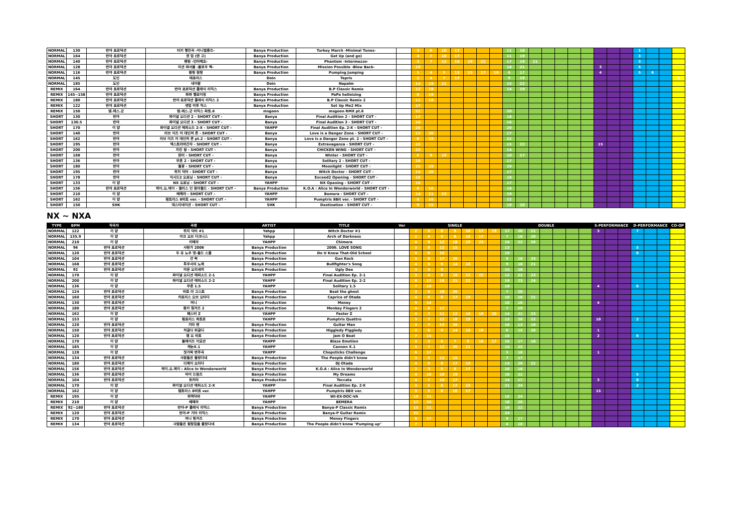| NORMAL | 130 | 반야 프로덕션 | 터키 행진곡 -미니멀튠즈- | Banya Production | Turkey March -Minimal Tunes- | | 3 | 6 | 10 | 17 | | | | 11 | 18 | | | | | | | | | 1 | | | |
| NORMAL | 164 | 반야 프로덕션 | 겟 업 (앤 고) | Banya Production | Get Up (and go) | | 4 | 7 | 10 | 17 | | | | 11 | 19 | | | | | | | | | 3 | | | |
| NORMAL | 140 | 반야 프로덕션 | 팬텀 -인터메조- | Banya Production | Phantom -Intermezzo- | | 3 | 7 | 12 | 15 | 19 | 22 | | 17 | 19 | 21 | | | | | | | | 3 | | | |
| NORMAL | 128 | 반야 프로덕션 | 미션 파서블 -블로우 백- | Banya Production | Mission Possible -Blow Back- | | 19 | | | | | | | 18 | 21 | | | | | | 3 | | | 5 | | | |
| NORMAL | 116 | 반야 프로덕션 | 펌핑 점핑 | Banya Production | Pumping Jumping | | 1 | 4 | 5 | 13 | 15 | 17 | 19 | 6 | 17 | | | | | | 4 | | | 5 | 6 | | |
| NORMAL | 145 | 도인 | 테프리스 | Doin | Tepris | | 2 | 4 | 7 | 17 | | | | 9 | 19 | | | | | | | | | | | | 2 |
| NORMAL | 185 | 도인 | 네이팜 | Doin | Napalm | | 14 | 19 | 21 | | | | | 15 | 22 | | | | | | | | | | | | |
| REMIX | 164 | 반야 프로덕션 | 반야 프로덕션 클래식 리믹스 | Banya Production | B.P Classic Remix | | 12 | 18 | | | | | | 14 | 19 | | | | | | | | | | | | |
| REMIX | 145~158 | 반야 프로덕션 | 파파 헬로이징 | Banya Production | PaPa helloizing | | 8 | 19 | | | | | | | | | | | | | | | | | | | |
| REMIX | 180 | 반야 프로덕션 | 반야 프로덕션 클래식 리믹스 2 | Banya Production | B.P Classic Remix 2 | | 11 | 18 | | | | | | | | | | | | | | | | | | | |
| REMIX | 122 | 반야 프로덕션 | 셋업 미투 믹스 | Banya Production | Set Up Me2 Mix | | 17 | | | | | | | | | | | | | | | | | | | | |
| REMIX | 150 | 엠.에스.군 | 엠.에스.군 리믹스 파트.6 | msgoon | msgoon RMX pt.6 | | 21 | | | | | | | 20 | | | | | | | | | | | | | |
| SHORT | 130 | 반야 | 파이널 오디션 2 - SHORT CUT - | Banya | Final Audition 2 - SHORT CUT - | | 17 | | | | | | | 18 | | | | | | | | | | | | | |
| SHORT | 130.5 | 반야 | 파이널 오디션 3 - SHORT CUT - | Banya | Final Audition 3 - SHORT CUT - | | 18 | | | | | | | 16 | | | | | | | | | | | | | |
| SHORT | 170 | 이 얍 | 파이널 오디션 에피소드 2-X - SHORT CUT - | YAHPP | Final Audition Ep. 2-X - SHORT CUT - | | 20 | | | | | | | 20 | | | | | | | | | | | | | |
| SHORT | 140 | 반야 | 러브 이즈 어 데인저 존 - SHORT CUT - | Banya | Love is a Danger Zone - SHORT CUT - | | 13 | 20 | | | | | | 17 | | | | | | | | | | | | | |
| SHORT | 162 | 반야 | 러브 이즈 어 데인저 존 pt.2 - SHORT CUT - | Banya | Love is a Danger Zone pt. 2 - SHORT CUT - | | 8 | 19 | | | | | | 22 | | | | | | | | | | | | | |
| SHORT | 195 | 반야 | 엑스트라바간자 - SHORT CUT - | Banya | Extravaganza - SHORT CUT - | | 15 | | | | | | | 15 | 22 | | | | | | 15 | | | | | | |
| SHORT | 200 | 반야 | 치킨 윙 - SHORT CUT - | Banya | CHICKEN WING - SHORT CUT - | | 20 | | | | | | | 14 | | | | | | | | | | | | | |
| SHORT | 168 | 반야 | 윈터 - SHORT CUT - | Banya | Winter - SHORT CUT - | | 6 | 9 | 16 | | | | | 10 | 17 | | | | | | | | | | | | |
| SHORT | 136 | 반야 | 무혼 2 - SHORT CUT - | Banya | Solitary 2 - SHORT CUT - | | 18 | | | | | | | 17 | | | | | | | | | | | | | |
| SHORT | 180 | 반야 | 월광 - SHORT CUT - | Banya | Moonlight - SHORT CUT - | | 15 | 19 | | | | | | 20 | | | | | | | | | | | | | |
| SHORT | 195 | 반야 | 위치 닥터 - SHORT CUT - | Banya | Witch Doctor - SHORT CUT - | | 14 | 20 | | | | | | 17 | | | | | | | | | | | | | |
| SHORT | 178 | 반야 | 익시드2 오프닝 - SHORT CUT - | Banya | Exceed2 Opening - SHORT CUT - | | 15 | | | | | | | 18 | | | | | | | | | | | | | |
| SHORT | 133 | 이 얍 | NX 오프닝 - SHORT CUT - | YAHPP | NX Opening - SHORT CUT - | | 16 | | | | | | | 17 | | | | | | | | | | | | | |
| SHORT | 156 | 반야 프로덕션 | 케이.오.에이 - 엘리스 인 원더월드 - SHORT CUT - | Banya Production | K.O.A : Alice In Wonderworld - SHORT CUT - | | 8 | 16 | | | | | | 18 | | | | | | | | | | | | | |
| SHORT | 210 | 이 얍 | 베메라 - SHORT CUT - | YAHPP | Bemera - SHORT CUT - | | 14 | 21 | 23 | | | | | 19 | | | | | | | | | | | | | |
| SHORT | 162 | 이 얍 | 펌트리스 8비트 ver. - SHORT CUT - | YAHPP | Pumptris 8Bit ver. - SHORT CUT - | | 8 | 16 | | | | | | 22 | | | | | | | | | | | | | |
| SHORT | 150 | SHK | 데스티네이션 - SHORT CUT - | SHK | Destination - SHORT CUT - | | 9 | 15 | | | | | | 19 | 20 | | | | | | | | | | | | |
NX ~ NXA
| TYPE | BPM | 작곡자 | 곡명 | ARTIST | TITLE | Ver | SINGLE | | | | | | | DOUBLE | | | | | | | S-PERFORMANCE | | | D-PERFORMANCE | | | CO-OP |
| --- | --- | --- | --- | --- | --- | --- | --- | --- | --- | --- | --- | --- | --- | --- | --- | --- | --- | --- | --- | --- | --- | --- | --- | --- | --- | --- | --- |
| NORMAL | 122 | 이 얍 | 위치 닥터 #1 | Yahpp | Witch Doctor #1 | | 2 | 5 | 8 | 9 | 16 | 17 | 19 | 17 | 20 | 21 | | | | | 3 | | | 7 | | | |
| NORMAL | 135.9 | 이 얍 | 아크 오브 다크니스 | Yahpp | Arch of Darkness | | 2 | 4 | 5 | 8 | 15 | 17 | | 7 | 18 | 20 | | | | | | | | | | | |
| NORMAL | 210 | 이 얍 | 키메라 | YAHPP | Chimera | | 4 | 9 | 12 | 18 | 19 | 23 | | 16 | 22 | 26 | | | | | | | | | | | 2 |
| NORMAL | 96 | 반야 프로덕션 | 사랑가 2006 | Banya Production | 2006. LOVE SONG | | 3 | 9 | 12 | 15 | | | | 13 | | | | | | | | | | 5 | | | |
| NORMAL | 120 | 반야 프로덕션 | 두 유 노우 댓-올드 스쿨 | Banya Production | Do U Know That-Old School | | 4 | 6 | 15 | | | | | 19 | | | | | | | | | | 8 | | | |
| NORMAL | 104 | 반야 프로덕션 | 건 락 | Banya Production | Gun Rock | | 5 | 9 | 17 | 20 | | | | 9 | 18 | 24 | | | | | | | | | | | |
| NORMAL | 168 | 반야 프로덕션 | 투우사의 노래 | Banya Production | Bullfighter's Song | | 4 | 5 | 9 | 14 | 16 | | | 9 | 18 | 21 | | | | | | | | | | | |
| NORMAL | 92 | 반야 프로덕션 | 미운 오리새끼 | Banya Production | Ugly Dee | | 3 | 5 | 9 | | | | | 15 | 18 | | | | | | | | | | | | |
| NORMAL | 170 | 이 얍 | 파이널 오디션 에피소드 2-1 | YAHPP | Final Audition Ep. 2-1 | | 3 | 4 | 8 | 18 | 21 | 22 | | 12 | 22 | 23 | | | | | | | | | | | |
| NORMAL | 200 | 이 얍 | 파이널 오디션 에피소드 2-2 | YAHPP | Final Audition Ep. 2-2 | | 8 | 17 | 18 | 21 | 22 | | | 19 | 23 | 24 | | | | | | | | | | | |
| NORMAL | 136 | 이 얍 | 무혼 1.5 | YAHPP | Solitary 1.5 | | 7 | 16 | | | | | | 18 | | | | | | | 4 | | | 6 | | | |
| NORMAL | 124 | 반야 프로덕션 | 비트 더 고스트 | Banya Production | Beat the ghost | | 3 | 9 | 18 | 20 | | | | 7 | 20 | | | | | | | | | | | | |
| NORMAL | 160 | 반야 프로덕션 | 카프리스 오브 오타다 | Banya Production | Caprice of Otada | | 4 | 6 | 8 | 17 | 19 | | | 10 | 18 | 21 | | | | | | | | | | | |
| NORMAL | 130 | 반야 프로덕션 | 머니 | Banya Production | Money | | 9 | 14 | | | | | | 10 | 16 | | | | | | 4 | | | | | | |
| NORMAL | 180 | 반야 프로덕션 | 몽키 핑거즈 2 | Banya Production | Monkey Fingers 2 | | 4 | 8 | 17 | | | | | 7 | 19 | | | | | | | | | | | | |
| NORMAL | 162 | 이 얍 | 패스터 Z | YAHPP | Faster Z | | 4 | 7 | 11 | 12 | 16 | 19 | 20 | 14 | 21 | 23 | | | | | | | | | | | |
| NORMAL | 153 | 이 얍 | 펌프리스 콰트로 | YAHPP | Pumptris Quattro | | 3 | 7 | 12 | 18 | 19 | | | 15 | 20 | 22 | | | | | 10 | | | 2 | | | |
| NORMAL | 120 | 반야 프로덕션 | 기타 맨 | Banya Production | Guitar Man | | 3 | 7 | 13 | 20 | | | | 10 | 13 | 19 | | | | | | | | | | | |
| NORMAL | 150 | 반야 프로덕션 | 히글디 피글디 | Banya Production | Higgledy Piggledy | | 2 | 6 | 9 | 14 | 16 | 19 | | 8 | 15 | 20 | | | | | 1 | | | | | | |
| NORMAL | 120 | 반야 프로덕션 | 잼 오 비트 | Banya Production | Jam O Beat | | 7 | 15 | | | | | | 15 | | | | | | | 2 | | | 6 | | | |
| NORMAL | 170 | 이 얍 | 블레이즈 이모션 | YAHPP | Blaze Emotion | | 2 | 3 | 6 | 7 | 9 | 16 | 17 | 10 | 17 | 18 | | | | | | | | | | | |
| NORMAL | 185 | 이 얍 | 캐논X.1 | YAHPP | Cannon X.1 | | 3 | 7 | 12 | 20 | 21 | | | 14 | 22 | | | | | | | | | | | | |
| NORMAL | 128 | 이 얍 | 젓가락 변주곡 | YAHPP | Chopsticks Challenge | | 6 | 17 | | | | | | 3 | 16 | | | | | | 1 | | | | | | |
| NORMAL | 134 | 반야 프로덕션 | 사람들은 몰랐다네 | Banya Production | The People didn't know | | 3 | 5 | 12 | 15 | | | | 7 | 17 | | | | | | | | | | | | |
| NORMAL | 180 | 반야 프로덕션 | 디제이 오타다 | Banya Production | DJ Otada | | 4 | 6 | 8 | 17 | 19 | | | 14 | 20 | 22 | | | | | | | | | | | |
| NORMAL | 156 | 반야 프로덕션 | 케이.오.에이 : Alice In Wonderworld | Banya Production | K.O.A : Alice In Wonderworld | | 2 | 3 | 5 | 8 | 17 | | | 10 | 18 | | | | | | | | | | | | |
| NORMAL | 136 | 반야 프로덕션 | 마이 드림즈 | Banya Production | My Dreams | | 4 | 10 | 18 | 19 | | | | 18 | 22 | | | | | | | | | 5 | | | |
| NORMAL | 104 | 반야 프로덕션 | 토카타 | Banya Production | Toccata | | 4 | 7 | 10 | 17 | | | | 14 | 17 | | | | | | 3 | | | 8 | | | |
| NORMAL | 170 | 이 얍 | 파이널 오디션 에피소드 2-X | YAHPP | Final Audition Ep. 2-X | | 3 | 5 | 8 | 17 | 23 | | | 21 | 24 | | | | | | | | | 2 | | | |
| NORMAL | 162 | 이 얍 | 펌트리스 8비트 ver. | YAHPP | Pumptris 8Bit ver. | | 3 | 5 | 8 | 16 | 17 | | | | | | | | | | 15 | | | | | | 2 |
| REMIX | 195 | 이 얍 | 위엑닥바 | YAHPP | WI-EX-DOC-VA | | 15 | 21 | | | | | | 16 | 24 | | | | | | | | | | | | |
| REMIX | 210 | 이 얍 | 베메라 | YAHPP | BEMERA | | 17 | 24 | | | | | | 18 | 26 | | | | | | | | | | | | |
| REMIX | 92~180 | 반야 프로덕션 | 반야-P 클래식 리믹스 | Banya Production | Banya-P Classic Remix | | 15 | 21 | | | | | | 16 | 22 | | | | | | | | | | | | |
| REMIX | 120 | 반야 프로덕션 | 반야-P 기타 리믹스 | Banya Production | Banya-P Guitar Remix | | 22 | | | | | | | 24 | | | | | | | | | | | | | |
| REMIX | 170 | 반야 프로덕션 | 머니 핑거즈 | Banya Production | Money Fingers | | 8 | 17 | | | | | | 9 | 17 | | | | | | | | | | | | |
| REMIX | 134 | 반야 프로덕션 | 사람들은 펌핑업을 몰랐다네 | Banya Production | The People didn't know "Pumping up" | | 7 | | | | | | | 4 | 18 | | | | | | | | | | | | |